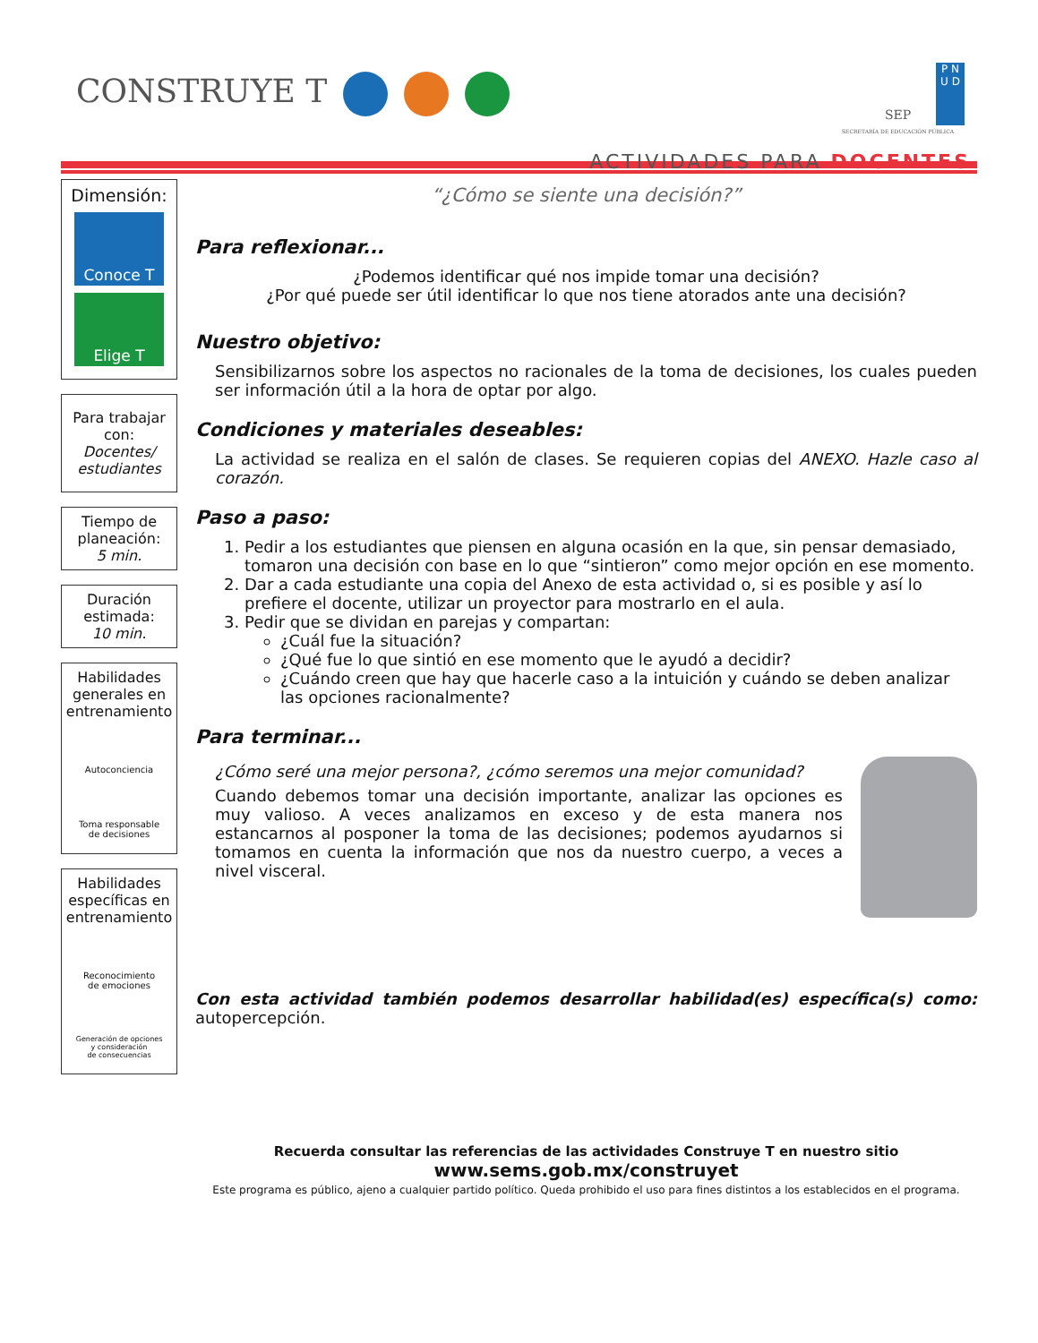CONSTRUYE T
SEP
SECRETARÍA DE EDUCACIÓN PÚBLICA
P N
U D
ACTIVIDADES PARA DOCENTES
Dimensión:
Conoce T
Elige T
Para trabajar con:
Docentes/ estudiantes
Tiempo de planeación:
5 min.
Duración estimada:
10 min.
Habilidades generales en entrenamiento
Autoconciencia
Toma responsable
de decisiones
Habilidades específicas en entrenamiento
Reconocimiento
de emociones
Generación de opciones
y consideración
de consecuencias
“¿Cómo se siente una decisión?”
Para reflexionar...
¿Podemos identificar qué nos impide tomar una decisión?
¿Por qué puede ser útil identificar lo que nos tiene atorados ante una decisión?
Nuestro objetivo:
Sensibilizarnos sobre los aspectos no racionales de la toma de decisiones, los cuales pueden ser información útil a la hora de optar por algo.
Condiciones y materiales deseables:
La actividad se realiza en el salón de clases. Se requieren copias del ANEXO. Hazle caso al corazón.
Paso a paso:
1. Pedir a los estudiantes que piensen en alguna ocasión en la que, sin pensar demasiado, tomaron una decisión con base en lo que “sintieron” como mejor opción en ese momento.
2. Dar a cada estudiante una copia del Anexo de esta actividad o, si es posible y así lo prefiere el docente, utilizar un proyector para mostrarlo en el aula.
3. Pedir que se dividan en parejas y compartan:
¿Cuál fue la situación?
¿Qué fue lo que sintió en ese momento que le ayudó a decidir?
¿Cuándo creen que hay que hacerle caso a la intuición y cuándo se deben analizar las opciones racionalmente?
Para terminar...
¿Cómo seré una mejor persona?, ¿cómo seremos una mejor comunidad?
Cuando debemos tomar una decisión importante, analizar las opciones es muy valioso. A veces analizamos en exceso y de esta manera nos estancarnos al posponer la toma de las decisiones; podemos ayudarnos si tomamos en cuenta la información que nos da nuestro cuerpo, a veces a nivel visceral.
Con esta actividad también podemos desarrollar habilidad(es) específica(s) como: autopercepción.
Recuerda consultar las referencias de las actividades Construye T en nuestro sitio
www.sems.gob.mx/construyet
Este programa es público, ajeno a cualquier partido político. Queda prohibido el uso para fines distintos a los establecidos en el programa.